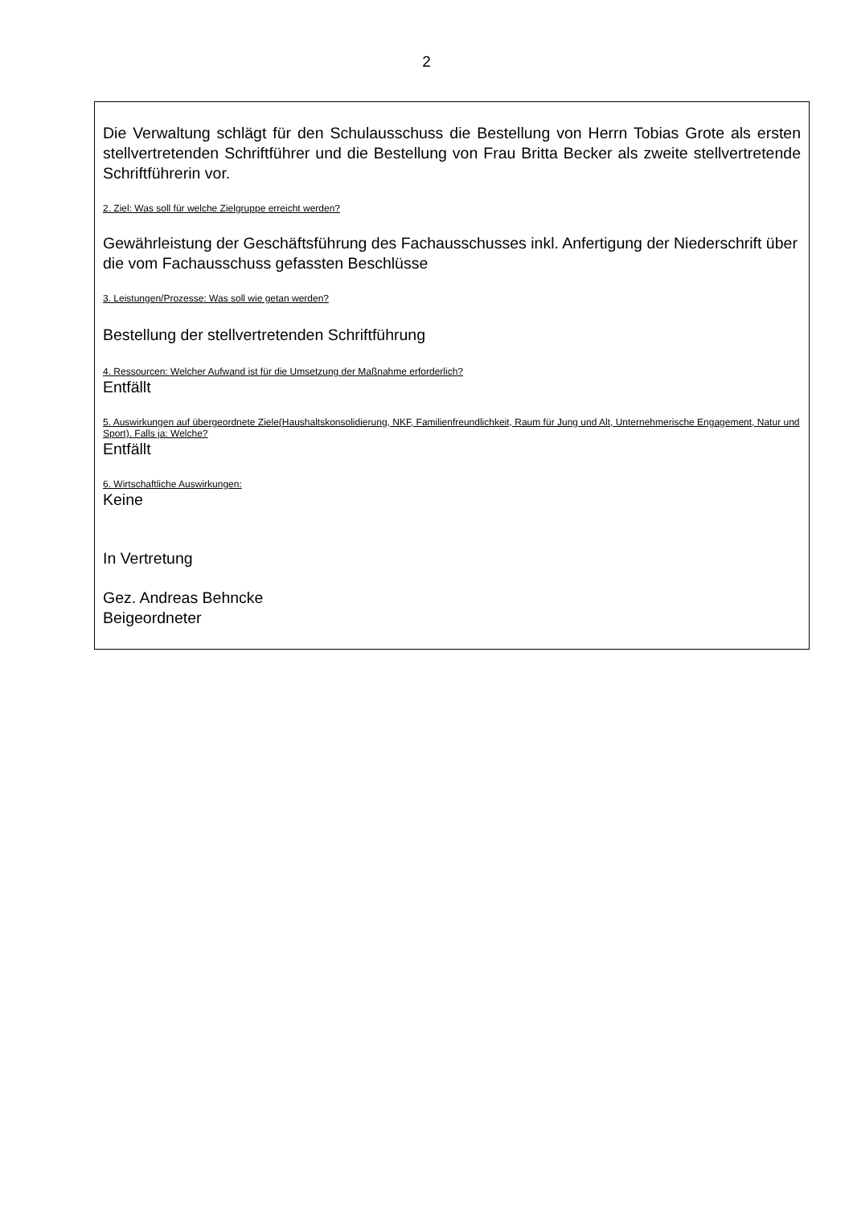2
Die Verwaltung schlägt für den Schulausschuss die Bestellung von Herrn Tobias Grote als ersten stellvertretenden Schriftführer und die Bestellung von Frau Britta Becker als zweite stellvertretende Schriftführerin vor.
2. Ziel: Was soll für welche Zielgruppe erreicht werden?
Gewährleistung der Geschäftsführung des Fachausschusses inkl. Anfertigung der Niederschrift über die vom Fachausschuss gefassten Beschlüsse
3. Leistungen/Prozesse: Was soll wie getan werden?
Bestellung der stellvertretenden Schriftführung
4. Ressourcen: Welcher Aufwand ist für die Umsetzung der Maßnahme erforderlich?
Entfällt
5. Auswirkungen auf übergeordnete Ziele(Haushaltskonsolidierung, NKF, Familienfreundlichkeit, Raum für Jung und Alt, Unternehmerische Engagement, Natur und Sport). Falls ja: Welche?
Entfällt
6. Wirtschaftliche Auswirkungen:
Keine
In Vertretung
Gez. Andreas Behncke
Beigeordneter